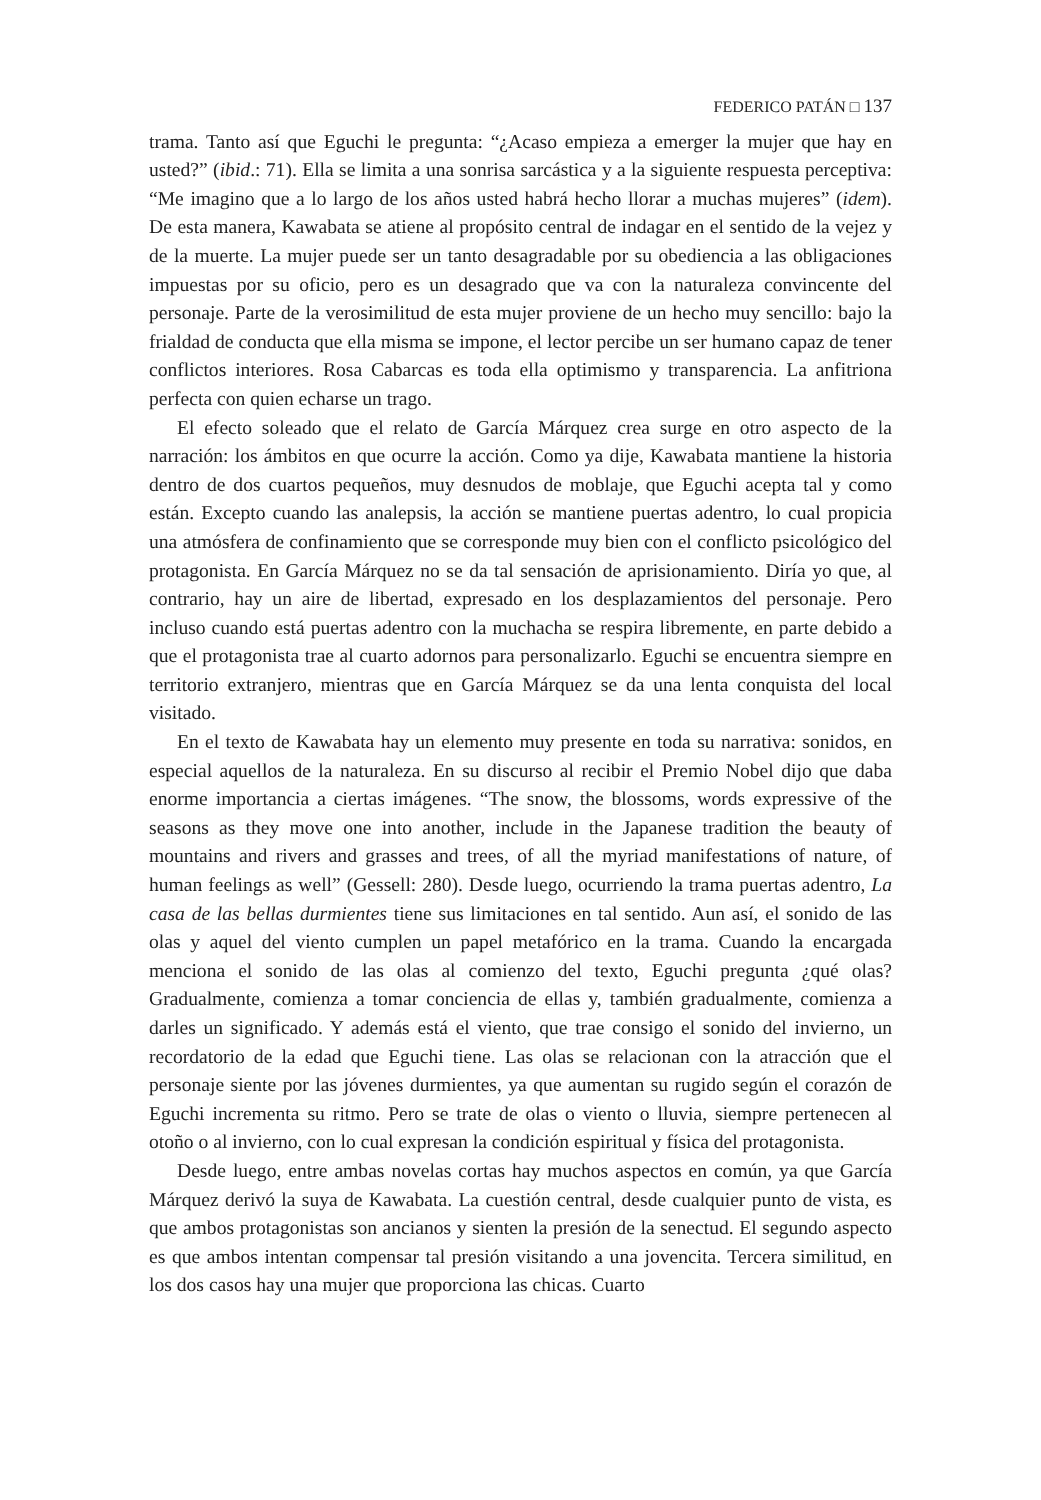FEDERICO PATÁN □ 137
trama. Tanto así que Eguchi le pregunta: “¿Acaso empieza a emerger la mujer que hay en usted?” (ibid.: 71). Ella se limita a una sonrisa sarcástica y a la siguiente respuesta perceptiva: “Me imagino que a lo largo de los años usted habrá hecho llorar a muchas mujeres” (idem). De esta manera, Kawabata se atiene al propósito central de indagar en el sentido de la vejez y de la muerte. La mujer puede ser un tanto desagradable por su obediencia a las obligaciones impuestas por su oficio, pero es un desagrado que va con la naturaleza convincente del personaje. Parte de la verosimilitud de esta mujer proviene de un hecho muy sencillo: bajo la frialdad de conducta que ella misma se impone, el lector percibe un ser humano capaz de tener conflictos interiores. Rosa Cabarcas es toda ella optimismo y transparencia. La anfitriona perfecta con quien echarse un trago.
El efecto soleado que el relato de García Márquez crea surge en otro aspecto de la narración: los ámbitos en que ocurre la acción. Como ya dije, Kawabata mantiene la historia dentro de dos cuartos pequeños, muy desnudos de moblaje, que Eguchi acepta tal y como están. Excepto cuando las analepsis, la acción se mantiene puertas adentro, lo cual propicia una atmósfera de confinamiento que se corresponde muy bien con el conflicto psicológico del protagonista. En García Márquez no se da tal sensación de aprisionamiento. Diría yo que, al contrario, hay un aire de libertad, expresado en los desplazamientos del personaje. Pero incluso cuando está puertas adentro con la muchacha se respira libremente, en parte debido a que el protagonista trae al cuarto adornos para personalizarlo. Eguchi se encuentra siempre en territorio extranjero, mientras que en García Márquez se da una lenta conquista del local visitado.
En el texto de Kawabata hay un elemento muy presente en toda su narrativa: sonidos, en especial aquellos de la naturaleza. En su discurso al recibir el Premio Nobel dijo que daba enorme importancia a ciertas imágenes. “The snow, the blossoms, words expressive of the seasons as they move one into another, include in the Japanese tradition the beauty of mountains and rivers and grasses and trees, of all the myriad manifestations of nature, of human feelings as well” (Gessell: 280). Desde luego, ocurriendo la trama puertas adentro, La casa de las bellas durmientes tiene sus limitaciones en tal sentido. Aun así, el sonido de las olas y aquel del viento cumplen un papel metafórico en la trama. Cuando la encargada menciona el sonido de las olas al comienzo del texto, Eguchi pregunta ¿qué olas? Gradualmente, comienza a tomar conciencia de ellas y, también gradualmente, comienza a darles un significado. Y además está el viento, que trae consigo el sonido del invierno, un recordatorio de la edad que Eguchi tiene. Las olas se relacionan con la atracción que el personaje siente por las jóvenes durmientes, ya que aumentan su rugido según el corazón de Eguchi incrementa su ritmo. Pero se trate de olas o viento o lluvia, siempre pertenecen al otoño o al invierno, con lo cual expresan la condición espiritual y física del protagonista.
Desde luego, entre ambas novelas cortas hay muchos aspectos en común, ya que García Márquez derivó la suya de Kawabata. La cuestión central, desde cualquier punto de vista, es que ambos protagonistas son ancianos y sienten la presión de la senectud. El segundo aspecto es que ambos intentan compensar tal presión visitando a una jovencita. Tercera similitud, en los dos casos hay una mujer que proporciona las chicas. Cuarto